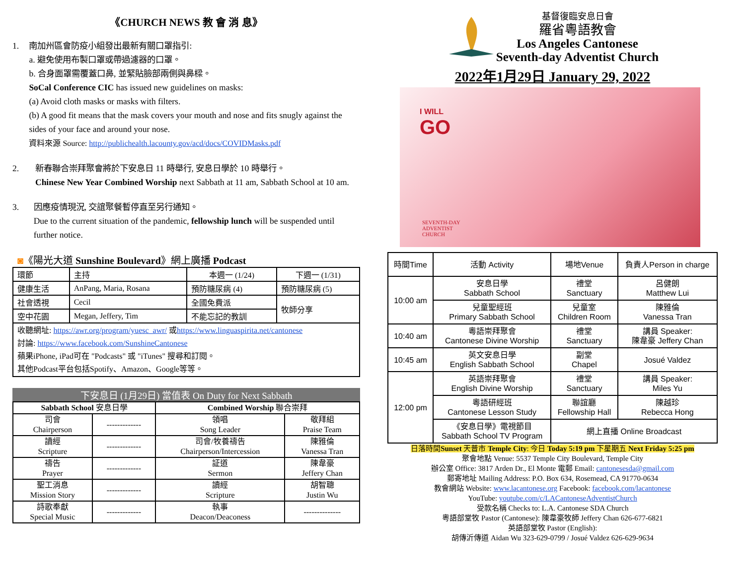《CHURCH NEWS 教 會 消 息》
1. 南加州區會防疫小組發出最新有關口罩指引:
a. 避免使用布製口罩或帶過濾器的口罩。
b. 合身面罩需覆蓋口鼻, 並緊貼臉部兩側與鼻樑。
SoCal Conference CIC has issued new guidelines on masks:
(a) Avoid cloth masks or masks with filters.
(b) A good fit means that the mask covers your mouth and nose and fits snugly against the sides of your face and around your nose.
資料來源 Source: http://publichealth.lacounty.gov/acd/docs/COVIDMasks.pdf
2. 新春聯合崇拜聚會將於下安息日 11 時舉行, 安息日學於 10 時舉行。
Chinese New Year Combined Worship next Sabbath at 11 am, Sabbath School at 10 am.
3. 因應疫情現況, 交誼聚餐暫停直至另行通知。
Due to the current situation of the pandemic, fellowship lunch will be suspended until further notice.
◙《陽光大道 Sunshine Boulevard》網上廣播 Podcast
| 環節 | 主持 | 本週一 (1/24) | 下週一 (1/31) |
| 健康生活 | AnPang, Maria, Rosana | 預防糖尿病 (4) | 預防糖尿病 (5) |
| 社會透視 | Cecil | 全國免費派 | 牧師分享 |
| 空中花園 | Megan, Jeffery, Tim | 不能忘記的教訓 | |
| 收聽網址: https://awr.org/program/yuesc_awr/ 或 https://www.linguaspirita.net/cantonese 討論: https://www.facebook.com/SunshineCantonese 蘋果iPhone, iPad可在 "Podcasts" 或 "iTunes" 搜尋和訂閱。 其他Podcast平台包括Spotify、Amazon、Google等等。 | | | |
下安息日 (1月29日) 當值表 On Duty for Next Sabbath
| Sabbath School 安息日學 | | Combined Worship 聯合崇拜 | |
| --- | --- | --- | --- |
| 司會 Chairperson | ------------- | 領唱 Song Leader | 敬拜組 Praise Team |
| 讀經 Scripture | ------------- | 司會/牧養禱告 Chairperson/Intercession | 陳雅倫 Vanessa Tran |
| 禱告 Prayer | ------------- | 証道 Sermon | 陳韋豪 Jeffery Chan |
| 聖工消息 Mission Story | ------------- | 讀經 Scripture | 胡智聰 Justin Wu |
| 詩歌奉獻 Special Music | ------------- | 執事 Deacon/Deaconess | -------------- |
基督復臨安息日會
羅省粵語教會
Los Angeles Cantonese
Seventh-day Adventist Church
2022年1月29日 January 29, 2022
I WILL
GO
SEVENTH-DAY
ADVENTIST
CHURCH
| 時間Time | 活動 Activity | 場地Venue | 負責人Person in charge |
| 10:00 am | 安息日學 Sabbath School | 禮堂 Sanctuary | 呂健朗 Matthew Lui |
| | 兒童聖經班 Primary Sabbath School | 兒童室 Children Room | 陳雅倫 Vanessa Tran |
| 10:40 am | 粵語崇拜聚會 Cantonese Divine Worship | 禮堂 Sanctuary | 講員 Speaker: 陳韋豪 Jeffery Chan |
| 10:45 am | 英文安息日學 English Sabbath School | 副堂 Chapel | Josué Valdez |
| 12:00 pm | 英語崇拜聚會 English Divine Worship | 禮堂 Sanctuary | 講員 Speaker: Miles Yu |
| | 粵語研經班 Cantonese Lesson Study | 聯誼廳 Fellowship Hall | 陳越珍 Rebecca Hong |
| | 《安息日學》電視節目 Sabbath School TV Program | 網上直播 Online Broadcast | |
日落時間Sunset 天普市 Temple City: 今日 Today 5:19 pm 下星期五 Next Friday 5:25 pm
聚會地點 Venue: 5537 Temple City Boulevard, Temple City
辦公室 Office: 3817 Arden Dr., El Monte 電郵 Email: cantonesesda@gmail.com
郵寄地址 Mailing Address: P.O. Box 634, Rosemead, CA 91770-0634
教會網站 Website: www.lacantonese.org Facebook: facebook.com/lacantonese
YouTube: youtube.com/c/LACantoneseAdventistChurch
受款名稱 Checks to: L.A. Cantonese SDA Church
粵語部堂牧 Pastor (Cantonese): 陳韋豪牧師 Jeffery Chan 626-677-6821
英語部堂牧 Pastor (English):
胡傳沂傳道 Aidan Wu 323-629-0799 / Josué Valdez 626-629-9634